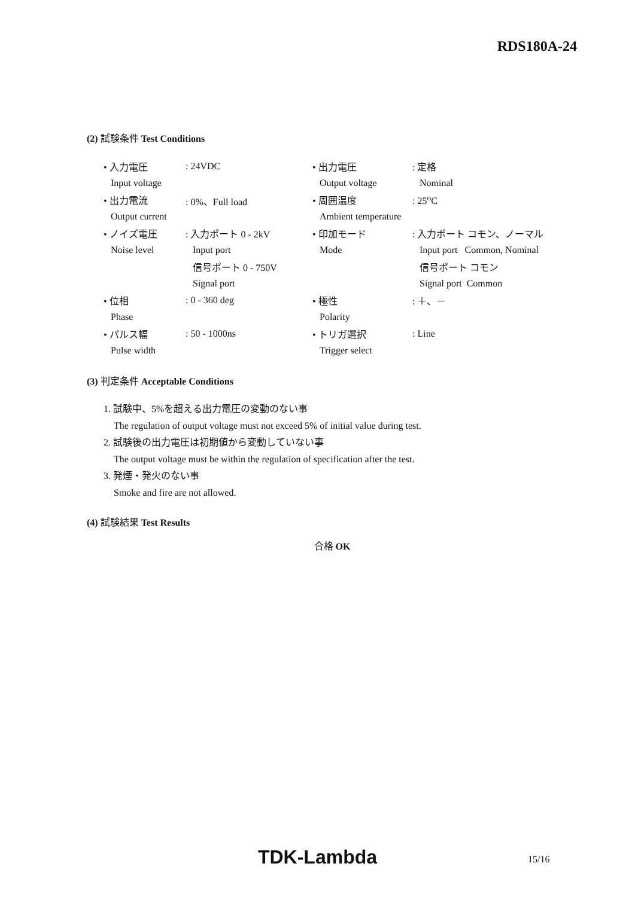RDS180A-24
(2) 試験条件 Test Conditions
| • 入力電圧 | : 24VDC | • 出力電圧 | : 定格 |
| Input voltage | | Output voltage | Nominal |
| • 出力電流 | : 0%、Full load | • 周囲温度 | : 25<sup>o</sup>C |
| Output current | | Ambient temperature | |
| • ノイズ電圧 | : 入力ポート 0 - 2kV | • 印加モード | : 入力ポート コモン、ノーマル |
| Noise level | Input port | Mode | Input port Common, Nominal |
| | 信号ポート 0 - 750V | | 信号ポート コモン |
| | Signal port | | Signal port Common |
| • 位相 | : 0 - 360 deg | • 極性 | : ＋、－ |
| Phase | | Polarity | |
| • パルス幅 | : 50 - 1000ns | • トリガ選択 | : Line |
| Pulse width | | Trigger select | |
(3) 判定条件 Acceptable Conditions
1. 試験中、5%を超える出力電圧の変動のない事
The regulation of output voltage must not exceed 5% of initial value during test.
2. 試験後の出力電圧は初期値から変動していない事
The output voltage must be within the regulation of specification after the test.
3. 発煙・発火のない事
Smoke and fire are not allowed.
(4) 試験結果 Test Results
合格 OK
TDK-Lambda 15/16